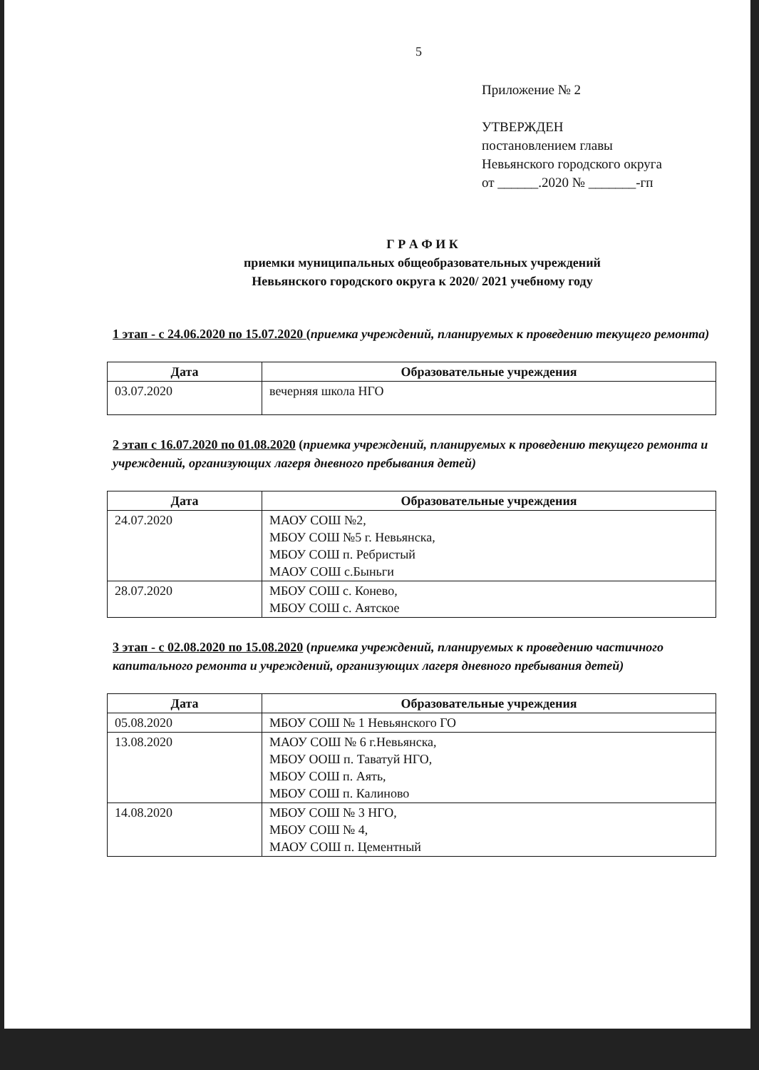5
Приложение № 2
УТВЕРЖДЕН
постановлением главы
Невьянского городского округа
от ______.2020 № _______-гп
Г Р А Ф И К
приемки муниципальных общеобразовательных учреждений
Невьянского городского округа к 2020/ 2021 учебному году
1 этап - с 24.06.2020 по 15.07.2020 (приемка учреждений, планируемых к проведению текущего ремонта)
| Дата | Образовательные учреждения |
| --- | --- |
| 03.07.2020 | вечерняя школа НГО |
2 этап с 16.07.2020 по 01.08.2020 (приемка учреждений, планируемых к проведению текущего ремонта и учреждений, организующих лагеря дневного пребывания детей)
| Дата | Образовательные учреждения |
| --- | --- |
| 24.07.2020 | МАОУ СОШ №2, МБОУ СОШ №5 г. Невьянска, МБОУ СОШ п. Ребристый МАОУ СОШ с.Быньги |
| 28.07.2020 | МБОУ СОШ с. Конево, МБОУ СОШ с. Аятское |
3 этап - с 02.08.2020 по 15.08.2020 (приемка учреждений, планируемых к проведению частичного капитального ремонта и учреждений, организующих лагеря дневного пребывания детей)
| Дата | Образовательные учреждения |
| --- | --- |
| 05.08.2020 | МБОУ СОШ № 1 Невьянского ГО |
| 13.08.2020 | МАОУ СОШ № 6 г.Невьянска, МБОУ ООШ п. Таватуй НГО, МБОУ СОШ п. Аять, МБОУ СОШ п. Калиново |
| 14.08.2020 | МБОУ СОШ № 3 НГО, МБОУ СОШ № 4, МАОУ СОШ п. Цементный |